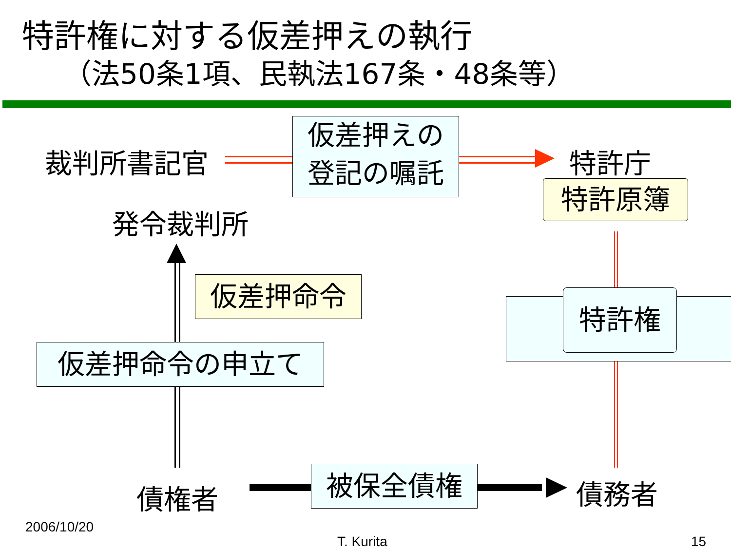特許権に対する仮差押えの執行
（法50条1項、民執法167条・48条等）
裁判所書記官
仮差押えの
登記の嘱託
特許庁
特許原簿
発令裁判所
仮差押命令 特許権
仮差押命令の申立て
債権者 被保全債権 債務者
2006/10/20
T. Kurita 15